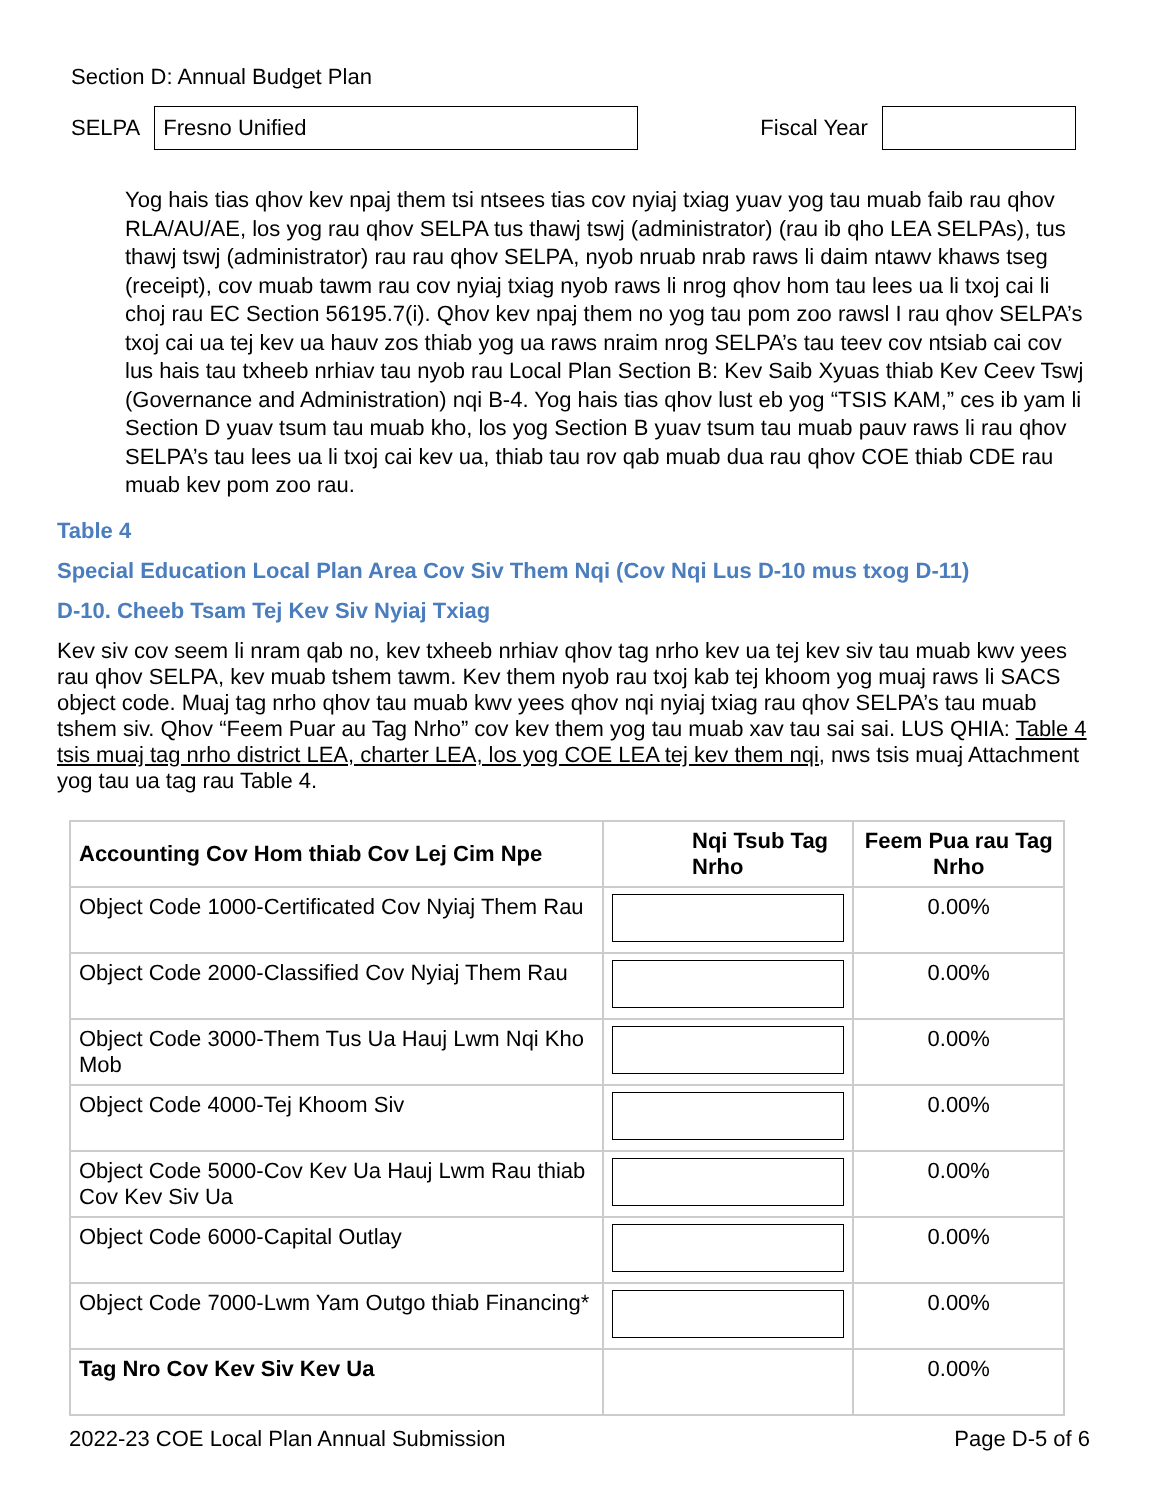Section D: Annual Budget Plan
SELPA
Fresno Unified
Fiscal Year
Yog hais tias qhov kev npaj them tsi ntsees tias cov nyiaj txiag yuav yog tau muab faib rau qhov RLA/AU/AE, los yog rau qhov SELPA tus thawj tswj (administrator) (rau ib qho LEA SELPAs), tus thawj tswj (administrator) rau rau qhov SELPA, nyob nruab nrab raws li daim ntawv khaws tseg (receipt), cov muab tawm rau cov nyiaj txiag nyob raws li nrog qhov hom tau lees ua li txoj cai li choj rau EC Section 56195.7(i). Qhov kev npaj them no yog tau pom zoo rawsl I rau qhov SELPA’s txoj cai ua tej kev ua hauv zos thiab yog ua raws nraim nrog SELPA’s tau teev cov ntsiab cai cov lus hais tau txheeb nrhiav tau nyob rau Local Plan Section B: Kev Saib Xyuas thiab Kev Ceev Tswj (Governance and Administration) nqi B-4. Yog hais tias qhov lust eb yog “TSIS KAM,” ces ib yam li Section D yuav tsum tau muab kho, los yog Section B yuav tsum tau muab pauv raws li rau qhov SELPA’s tau lees ua li txoj cai kev ua, thiab tau rov qab muab dua rau qhov COE thiab CDE rau muab kev pom zoo rau.
Table 4
Special Education Local Plan Area Cov Siv Them Nqi (Cov Nqi Lus D-10 mus txog D-11)
D-10. Cheeb Tsam Tej Kev Siv Nyiaj Txiag
Kev siv cov seem li nram qab no, kev txheeb nrhiav qhov tag nrho kev ua tej kev siv tau muab kwv yees rau qhov SELPA, kev muab tshem tawm. Kev them nyob rau txoj kab tej khoom yog muaj raws li SACS object code. Muaj tag nrho qhov tau muab kwv yees qhov nqi nyiaj txiag rau qhov SELPA’s tau muab tshem siv. Qhov “Feem Puar au Tag Nrho” cov kev them yog tau muab xav tau sai sai. LUS QHIA: Table 4 tsis muaj tag nrho district LEA, charter LEA, los yog COE LEA tej kev them nqi, nws tsis muaj Attachment yog tau ua tag rau Table 4.
| Accounting Cov Hom thiab Cov Lej Cim Npe | Nqi Tsub Tag Nrho | Feem Pua rau Tag Nrho |
| --- | --- | --- |
| Object Code 1000-Certificated Cov Nyiaj Them Rau | | 0.00% |
| Object Code 2000-Classified Cov Nyiaj Them Rau | | 0.00% |
| Object Code 3000-Them Tus Ua Hauj Lwm Nqi Kho Mob | | 0.00% |
| Object Code 4000-Tej Khoom Siv | | 0.00% |
| Object Code 5000-Cov Kev Ua Hauj Lwm Rau thiab Cov Kev Siv Ua | | 0.00% |
| Object Code 6000-Capital Outlay | | 0.00% |
| Object Code 7000-Lwm Yam Outgo thiab Financing* | | 0.00% |
| Tag Nro Cov Kev Siv Kev Ua | | 0.00% |
2022-23 COE Local Plan Annual Submission Page D-5 of 6